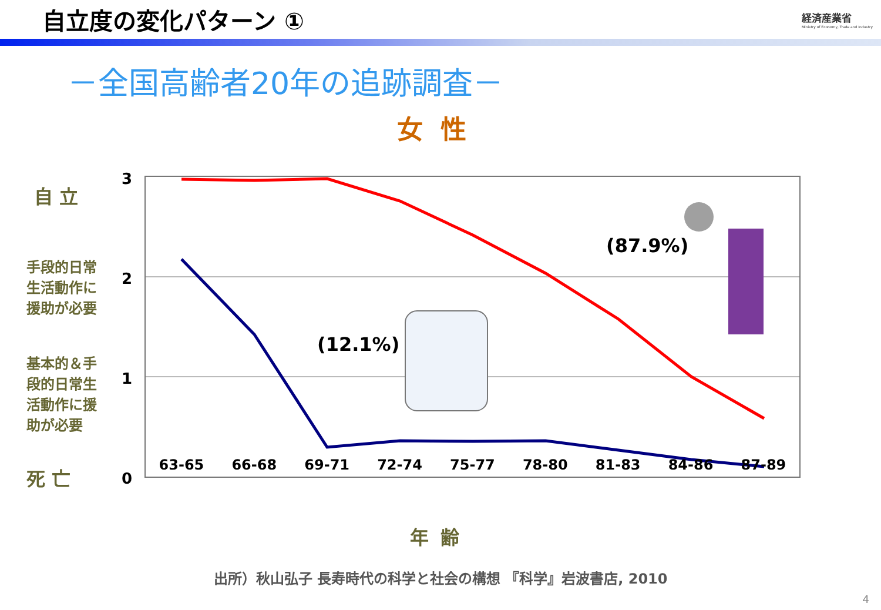自立度の変化パターン ①
経済産業省
Ministry of Economy, Trade and Industry
－全国高齢者20年の追跡調査－
女性
自 立
手段的日常
生活動作に
援助が必要
基本的＆手
段的日常生
活動作に援
助が必要
死 亡
3
2
1
0
(87.9%)
(12.1%)
63-65 66-68 69-71 72-74 75-77 78-80 81-83 84-86 87-89
年齢
出所）秋山弘子 長寿時代の科学と社会の構想 『科学』岩波書店, 2010
4